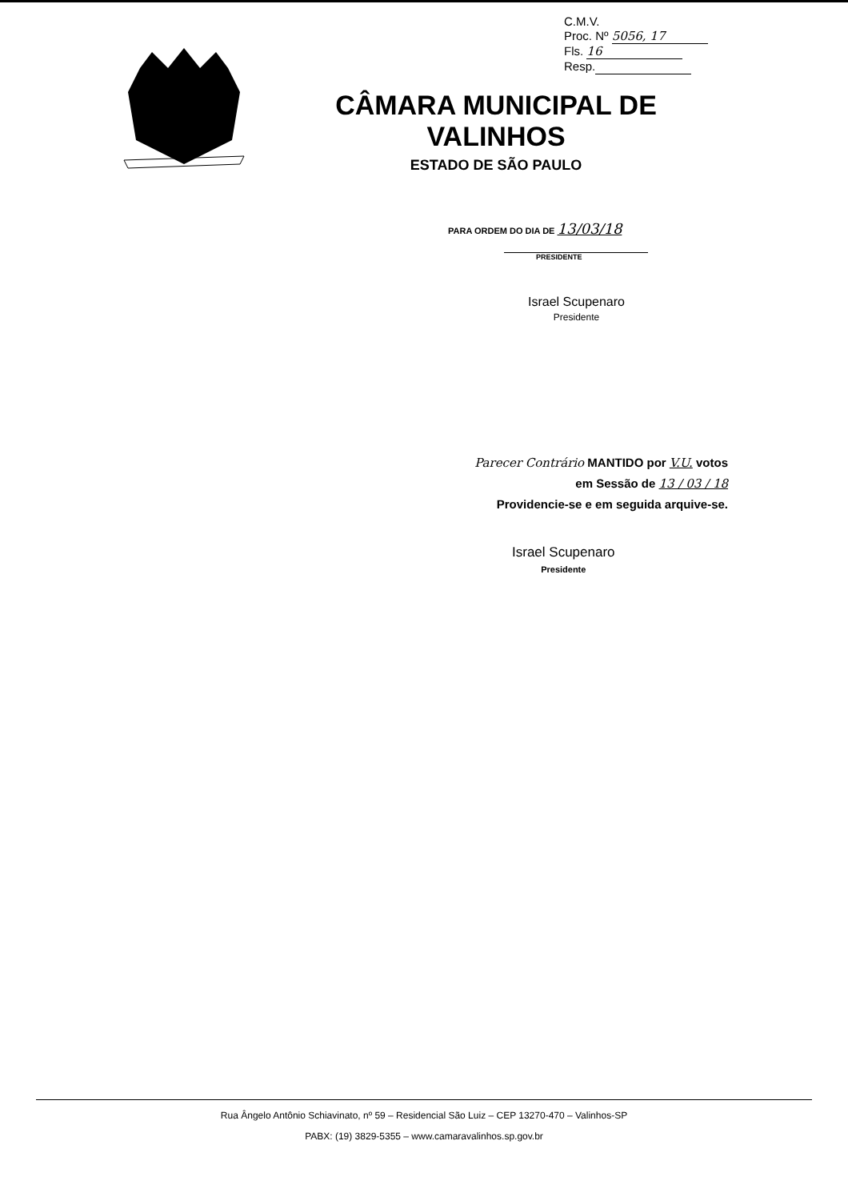C.M.V.
Proc. Nº 5056, 17
Fls. 16
Resp.
CÂMARA MUNICIPAL DE VALINHOS
ESTADO DE SÃO PAULO
PARA ORDEM DO DIA DE 13/03/18
PRESIDENTE
Israel Scupenaro
Presidente
Parecer Contrário MANTIDO por V.U. votos
em Sessão de 13 / 03 / 18
Providencie-se e em seguida arquive-se.
Israel Scupenaro
Presidente
Rua Ângelo Antônio Schiavinato, nº 59 – Residencial São Luiz – CEP 13270-470 – Valinhos-SP
PABX: (19) 3829-5355 – www.camaravalinhos.sp.gov.br